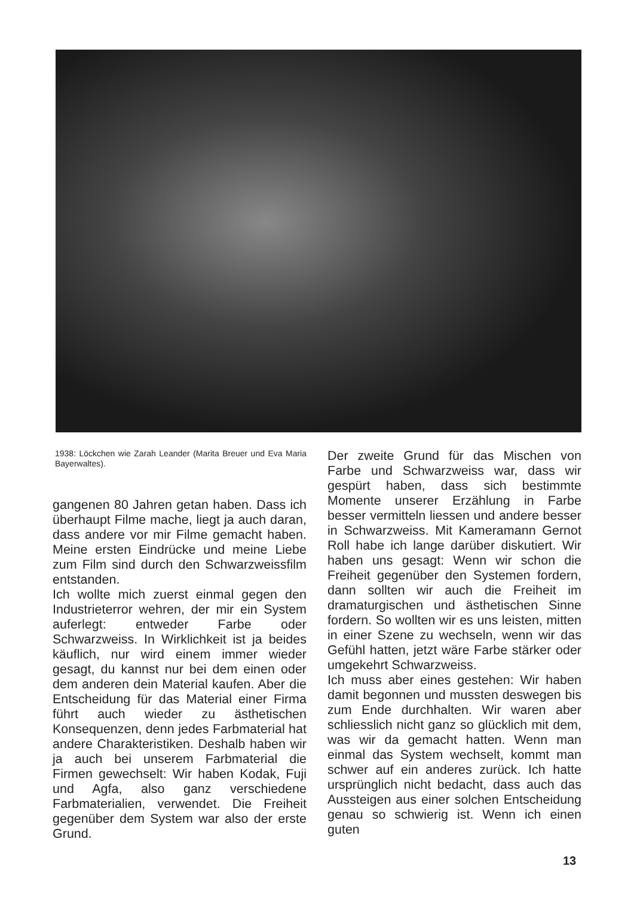1938: Löckchen wie Zarah Leander (Marita Breuer und Eva Maria Bayerwaltes).
gangenen 80 Jahren getan haben. Dass ich überhaupt Filme mache, liegt ja auch daran, dass andere vor mir Filme gemacht haben. Meine ersten Eindrücke und meine Liebe zum Film sind durch den Schwarzweissfilm entstanden.
Ich wollte mich zuerst einmal gegen den Industrieterror wehren, der mir ein System auferlegt: entweder Farbe oder Schwarzweiss. In Wirklichkeit ist ja beides käuflich, nur wird einem immer wieder gesagt, du kannst nur bei dem einen oder dem anderen dein Material kaufen. Aber die Entscheidung für das Material einer Firma führt auch wieder zu ästhetischen Konsequenzen, denn jedes Farbmaterial hat andere Charakteristiken. Deshalb haben wir ja auch bei unserem Farbmaterial die Firmen gewechselt: Wir haben Kodak, Fuji und Agfa, also ganz verschiedene Farbmaterialien, verwendet. Die Freiheit gegenüber dem System war also der erste Grund.
Der zweite Grund für das Mischen von Farbe und Schwarzweiss war, dass wir gespürt haben, dass sich bestimmte Momente unserer Erzählung in Farbe besser vermitteln liessen und andere besser in Schwarzweiss. Mit Kameramann Gernot Roll habe ich lange darüber diskutiert. Wir haben uns gesagt: Wenn wir schon die Freiheit gegenüber den Systemen fordern, dann sollten wir auch die Freiheit im dramaturgischen und ästhetischen Sinne fordern. So wollten wir es uns leisten, mitten in einer Szene zu wechseln, wenn wir das Gefühl hatten, jetzt wäre Farbe stärker oder umgekehrt Schwarzweiss.
Ich muss aber eines gestehen: Wir haben damit begonnen und mussten deswegen bis zum Ende durchhalten. Wir waren aber schliesslich nicht ganz so glücklich mit dem, was wir da gemacht hatten. Wenn man einmal das System wechselt, kommt man schwer auf ein anderes zurück. Ich hatte ursprünglich nicht bedacht, dass auch das Aussteigen aus einer solchen Entscheidung genau so schwierig ist. Wenn ich einen guten
13